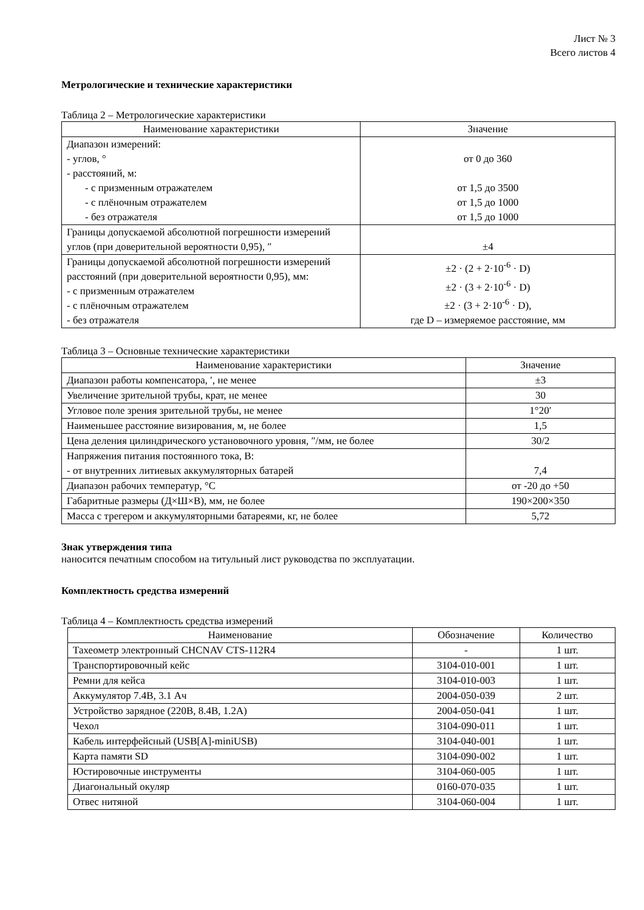Лист № 3
Всего листов 4
Метрологические и технические характеристики
Таблица 2 – Метрологические характеристики
| Наименование характеристики | Значение |
| --- | --- |
| Диапазон измерений: - углов, ° - расстояний, м: - с призменным отражателем - с плёночным отражателем - без отражателя | от 0 до 360 от 1,5 до 3500 от 1,5 до 1000 от 1,5 до 1000 |
| Границы допускаемой абсолютной погрешности измерений углов (при доверительной вероятности 0,95), ″ | ±4 |
| Границы допускаемой абсолютной погрешности измерений расстояний (при доверительной вероятности 0,95), мм: - с призменным отражателем - с плёночным отражателем - без отражателя | ±2 · (2 + 2·10<sup>-6</sup> · D) ±2 · (3 + 2·10<sup>-6</sup> · D) ±2 · (3 + 2·10<sup>-6</sup> · D), где D – измеряемое расстояние, мм |
Таблица 3 – Основные технические характеристики
| Наименование характеристики | Значение |
| --- | --- |
| Диапазон работы компенсатора, ′, не менее | ±3 |
| Увеличение зрительной трубы, крат, не менее | 30 |
| Угловое поле зрения зрительной трубы, не менее | 1°20′ |
| Наименьшее расстояние визирования, м, не более | 1,5 |
| Цена деления цилиндрического установочного уровня, ″/мм, не более | 30/2 |
| Напряжения питания постоянного тока, В: - от внутренних литиевых аккумуляторных батарей | 7,4 |
| Диапазон рабочих температур, °C | от -20 до +50 |
| Габаритные размеры (Д×Ш×В), мм, не более | 190×200×350 |
| Масса с трегером и аккумуляторными батареями, кг, не более | 5,72 |
Знак утверждения типа
наносится печатным способом на титульный лист руководства по эксплуатации.
Комплектность средства измерений
Таблица 4 – Комплектность средства измерений
| Наименование | Обозначение | Количество |
| --- | --- | --- |
| Тахеометр электронный CHCNAV CTS-112R4 | - | 1 шт. |
| Транспортировочный кейс | 3104-010-001 | 1 шт. |
| Ремни для кейса | 3104-010-003 | 1 шт. |
| Аккумулятор 7.4В, 3.1 Ач | 2004-050-039 | 2 шт. |
| Устройство зарядное (220В, 8.4В, 1.2А) | 2004-050-041 | 1 шт. |
| Чехол | 3104-090-011 | 1 шт. |
| Кабель интерфейсный (USB[A]-miniUSB) | 3104-040-001 | 1 шт. |
| Карта памяти SD | 3104-090-002 | 1 шт. |
| Юстировочные инструменты | 3104-060-005 | 1 шт. |
| Диагональный окуляр | 0160-070-035 | 1 шт. |
| Отвес нитяной | 3104-060-004 | 1 шт. |